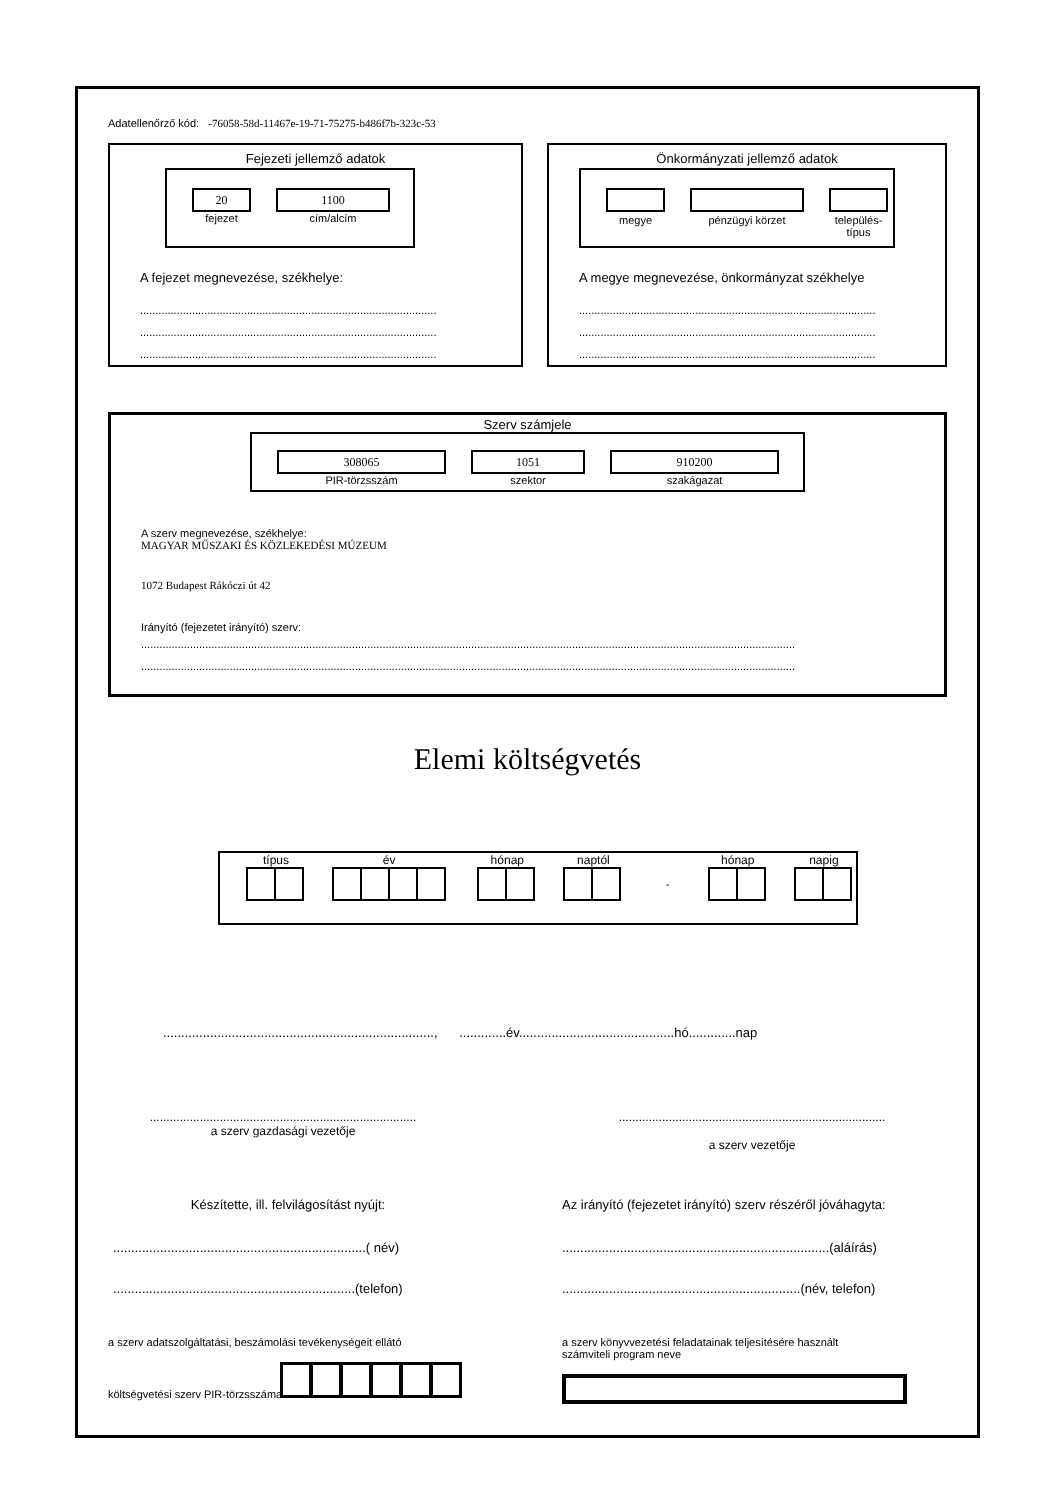Adatellenőrző kód: -76058-58d-11467e-19-71-75275-b486f7b-323c-53
Fejezeti jellemző adatok
20
fejezet
1100
cím/alcím
A fejezet megnevezése, székhelye:
.................................................................................................
.................................................................................................
.................................................................................................
Önkormányzati jellemző adatok
megye
pénzügyi körzet
település-
típus
A megye megnevezése, önkormányzat székhelye
.................................................................................................
.................................................................................................
.................................................................................................
Szerv számjele
308065
PIR-törzsszám
1051
szektor
910200
szakágazat
A szerv megnevezése, székhelye:
MAGYAR MŰSZAKI ÉS KÖZLEKEDÉSI MÚZEUM
1072 Budapest Rákóczi út 42
Irányító (fejezetet irányító) szerv:
......................................................................................................................................................................................................................
......................................................................................................................................................................................................................
Elemi költségvetés
típus év hónap naptól
-
hónap napig
..........................................................................., .............év...........................................hó.............nap
................................................................................
a szerv gazdasági vezetője
................................................................................
a szerv vezetője
Készítette, ill. felvilágosítást nyújt:
......................................................................( név)
...................................................................(telefon)
Az irányító (fejezetet irányító) szerv részéről jóváhagyta:
..........................................................................(aláírás)
..................................................................(név, telefon)
a szerv adatszolgáltatási, beszámolási tevékenységeit ellátó
költségvetési szerv PIR-törzsszáma
a szerv könyvvezetési feladatainak teljesítésére használt
számviteli program neve